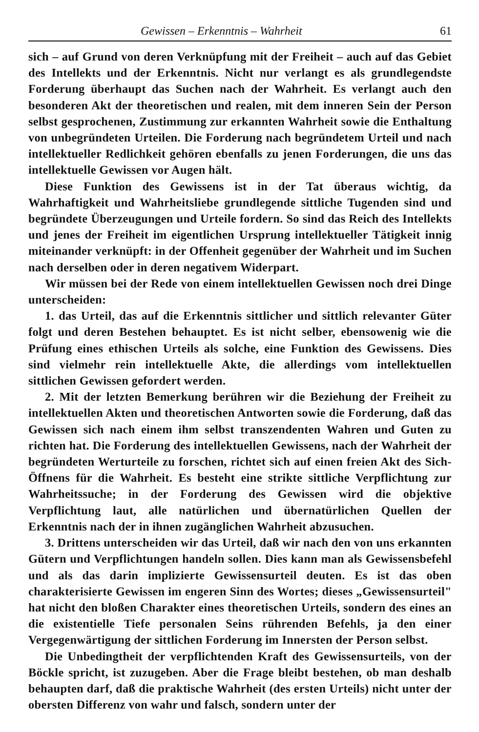Gewissen – Erkenntnis – Wahrheit 61
sich – auf Grund von deren Verknüpfung mit der Freiheit – auch auf das Gebiet des Intellekts und der Erkenntnis. Nicht nur verlangt es als grundlegendste Forderung überhaupt das Suchen nach der Wahrheit. Es verlangt auch den besonderen Akt der theoretischen und realen, mit dem inneren Sein der Person selbst gesprochenen, Zustimmung zur erkannten Wahrheit sowie die Enthaltung von unbegründeten Urteilen. Die Forderung nach begründetem Urteil und nach intellektueller Redlichkeit gehören ebenfalls zu jenen Forderungen, die uns das intellektuelle Gewissen vor Augen hält.
Diese Funktion des Gewissens ist in der Tat überaus wichtig, da Wahrhaftigkeit und Wahrheitsliebe grundlegende sittliche Tugenden sind und begründete Überzeugungen und Urteile fordern. So sind das Reich des Intellekts und jenes der Freiheit im eigentlichen Ursprung intellektueller Tätigkeit innig miteinander verknüpft: in der Offenheit gegenüber der Wahrheit und im Suchen nach derselben oder in deren negativem Widerpart.
Wir müssen bei der Rede von einem intellektuellen Gewissen noch drei Dinge unterscheiden:
1. das Urteil, das auf die Erkenntnis sittlicher und sittlich relevanter Güter folgt und deren Bestehen behauptet. Es ist nicht selber, ebensowenig wie die Prüfung eines ethischen Urteils als solche, eine Funktion des Gewissens. Dies sind vielmehr rein intellektuelle Akte, die allerdings vom intellektuellen sittlichen Gewissen gefordert werden.
2. Mit der letzten Bemerkung berühren wir die Beziehung der Freiheit zu intellektuellen Akten und theoretischen Antworten sowie die Forderung, daß das Gewissen sich nach einem ihm selbst transzendenten Wahren und Guten zu richten hat. Die Forderung des intellektuellen Gewissens, nach der Wahrheit der begründeten Werturteile zu forschen, richtet sich auf einen freien Akt des Sich-Öffnens für die Wahrheit. Es besteht eine strikte sittliche Verpflichtung zur Wahrheitssuche; in der Forderung des Gewissen wird die objektive Verpflichtung laut, alle natürlichen und übernatürlichen Quellen der Erkenntnis nach der in ihnen zugänglichen Wahrheit abzusuchen.
3. Drittens unterscheiden wir das Urteil, daß wir nach den von uns erkannten Gütern und Verpflichtungen handeln sollen. Dies kann man als Gewissensbefehl und als das darin implizierte Gewissensurteil deuten. Es ist das oben charakterisierte Gewissen im engeren Sinn des Wortes; dieses „Gewissensurteil" hat nicht den bloßen Charakter eines theoretischen Urteils, sondern des eines an die existentielle Tiefe personalen Seins rührenden Befehls, ja den einer Vergegenwärtigung der sittlichen Forderung im Innersten der Person selbst.
Die Unbedingtheit der verpflichtenden Kraft des Gewissensurteils, von der Böckle spricht, ist zuzugeben. Aber die Frage bleibt bestehen, ob man deshalb behaupten darf, daß die praktische Wahrheit (des ersten Urteils) nicht unter der obersten Differenz von wahr und falsch, sondern unter der